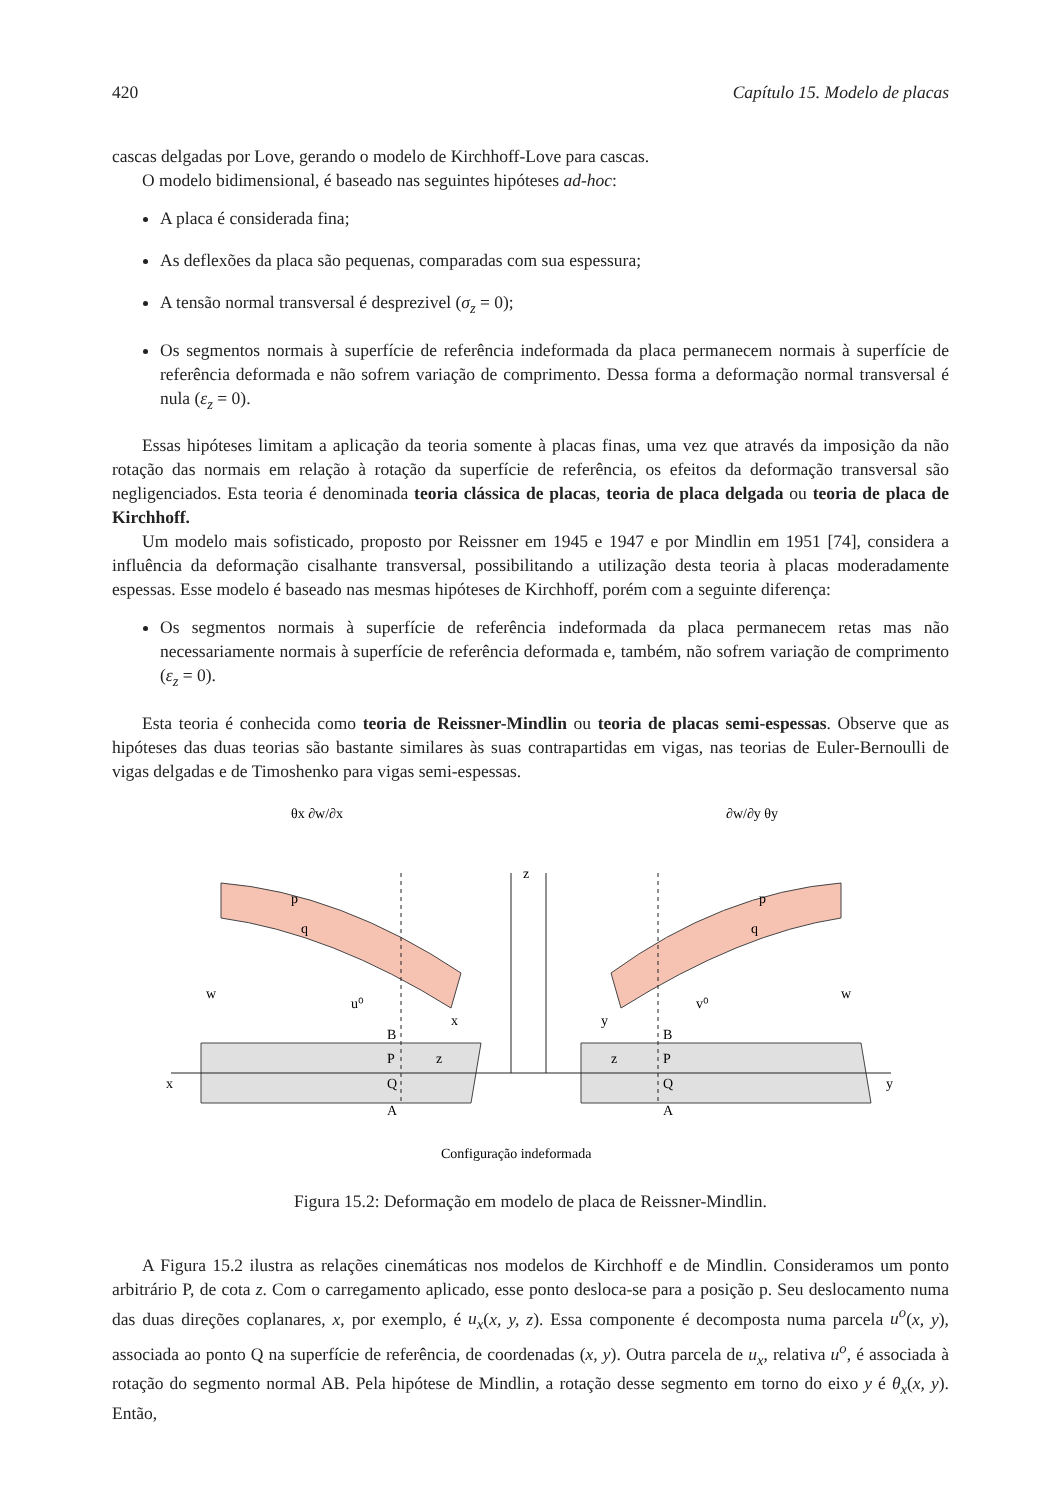420 Capítulo 15. Modelo de placas
cascas delgadas por Love, gerando o modelo de Kirchhoff-Love para cascas.
O modelo bidimensional, é baseado nas seguintes hipóteses ad-hoc:
A placa é considerada fina;
As deflexões da placa são pequenas, comparadas com sua espessura;
A tensão normal transversal é desprezivel (σ<sub>z</sub> = 0);
Os segmentos normais à superfície de referência indeformada da placa permanecem normais à superfície de referência deformada e não sofrem variação de comprimento. Dessa forma a deformação normal transversal é nula (ε<sub>z</sub> = 0).
Essas hipóteses limitam a aplicação da teoria somente à placas finas, uma vez que através da imposição da não rotação das normais em relação à rotação da superfície de referência, os efeitos da deformação transversal são negligenciados. Esta teoria é denominada teoria clássica de placas, teoria de placa delgada ou teoria de placa de Kirchhoff.
Um modelo mais sofisticado, proposto por Reissner em 1945 e 1947 e por Mindlin em 1951 [74], considera a influência da deformação cisalhante transversal, possibilitando a utilização desta teoria à placas moderadamente espessas. Esse modelo é baseado nas mesmas hipóteses de Kirchhoff, porém com a seguinte diferença:
Os segmentos normais à superfície de referência indeformada da placa permanecem retas mas não necessariamente normais à superfície de referência deformada e, também, não sofrem variação de comprimento (ε<sub>z</sub> = 0).
Esta teoria é conhecida como teoria de Reissner-Mindlin ou teoria de placas semi-espessas. Observe que as hipóteses das duas teorias são bastante similares às suas contrapartidas em vigas, nas teorias de Euler-Bernoulli de vigas delgadas e de Timoshenko para vigas semi-espessas.
x
y
z
θx ∂w/∂x
∂w/∂y θy
p
q
p
q
w
w
u⁰
x
y
v⁰
B
P
Q
A
B
P
Q
A
z
z
Configuração indeformada
Figura 15.2: Deformação em modelo de placa de Reissner-Mindlin.
A Figura 15.2 ilustra as relações cinemáticas nos modelos de Kirchhoff e de Mindlin. Consideramos um ponto arbitrário P, de cota z. Com o carregamento aplicado, esse ponto desloca-se para a posição p. Seu deslocamento numa das duas direções coplanares, x, por exemplo, é u<sub>x</sub>(x, y, z). Essa componente é decomposta numa parcela u<sup>o</sup>(x, y), associada ao ponto Q na superfície de referência, de coordenadas (x, y). Outra parcela de u<sub>x</sub>, relativa u<sup>o</sup>, é associada à rotação do segmento normal AB. Pela hipótese de Mindlin, a rotação desse segmento em torno do eixo y é θ<sub>x</sub>(x, y). Então,